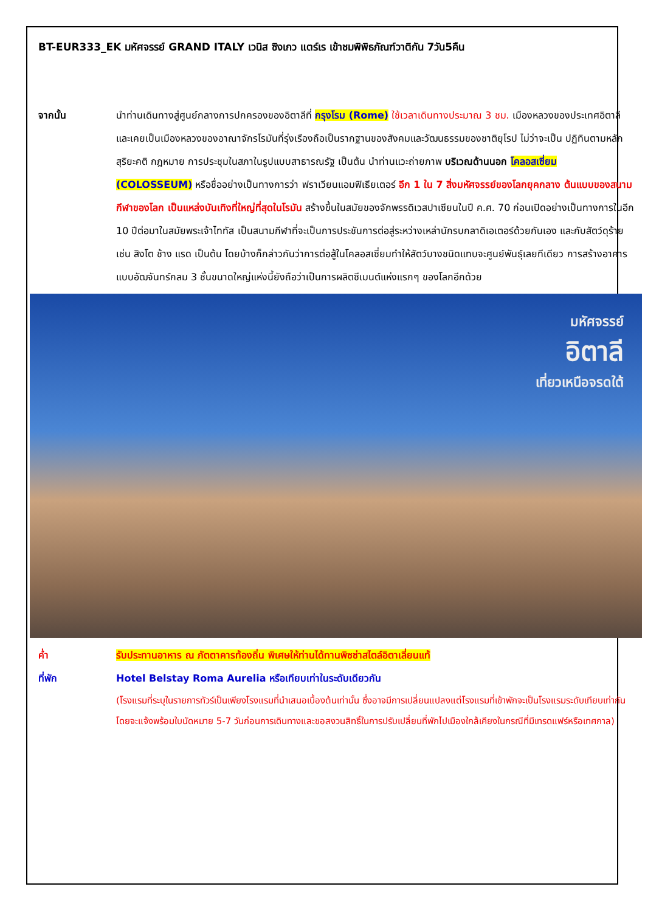BT-EUR333_EK มหัศจรรย์ GRAND ITALY เวนิส ซิงเกว แตร์เร เข้าชมพิพิธภัณฑ์วาติกัน 7วัน5คืน
จากนั้น นำท่านเดินทางสู่ศูนย์กลางการปกครองของอิตาลีที่ กรุงโรม (Rome) ใช้เวลาเดินทางประมาณ 3 ชม. เมืองหลวงของประเทศอิตาลี และเคยเป็นเมืองหลวงของอาณาจักรโรมันที่รุ่งเรืองถือเป็นรากฐานของสังคมและวัฒนธรรมของชาติยุโรป ไม่ว่าจะเป็น ปฏิทินตามหลักสุริยะคติ กฎหมาย การประชุมในสภาในรูปแบบสาธารณรัฐ เป็นต้น นำท่านแวะถ่ายภาพ บริเวณด้านนอก โคลอสเซี่ยม (COLOSSEUM) หรือชื่ออย่างเป็นทางการว่า ฟราเวียนแอมฟิเธียเตอร์ อีก 1 ใน 7 สิ่งมหัศจรรย์ของโลกยุคกลาง ต้นแบบของสนามกีฬาของโลก เป็นแหล่งบันเทิงที่ใหญ่ที่สุดในโรมัน สร้างขึ้นในสมัยของจักพรรดิเวสปาเซียนในปี ค.ศ. 70 ก่อนเปิดอย่างเป็นทางการในอีก 10 ปีต่อมาในสมัยพระเจ้าไททัส เป็นสนามกีฬาที่จะเป็นการประชันการต่อสู่ระหว่างเหล่านักรบกลาดิเอเตอร์ด้วยกันเอง และกับสัตว์ดุร้าย เช่น สิงโต ช้าง แรด เป็นต้น โดยบ้างก็กล่าวกันว่าการต่อสู้ในโคลอสเซี่ยมทำให้สัตว์บางชนิดแทบจะศูนย์พันธุ์เลยทีเดียว การสร้างอาคารแบบอัฒจันทร์กลม 3 ชั้นขนาดใหญ่แห่งนี้ยังถือว่าเป็นการผลิตซีเมนต์แห่งแรกๆ ของโลกอีกด้วย
มหัศจรรย์
อิตาลี
เที่ยวเหนือจรดใต้
ค่ำ รับประทานอาหาร ณ ภัตตาคารท้องถิ่น พิเศษให้ท่านได้ทานพิซซ่าสไตล์อิตาเลี่ยนแท้
ที่พัก Hotel Belstay Roma Aurelia หรือเทียบเท่าในระดับเดียวกัน
(โรงแรมที่ระบุในรายการทัวร์เป็นเพียงโรงแรมที่นำเสนอเบื้องต้นเท่านั้น ซึ่งอาจมีการเปลี่ยนแปลงแต่โรงแรมที่เข้าพักจะเป็นโรงแรมระดับเทียบเท่ากัน โดยจะแจ้งพร้อมใบนัดหมาย 5-7 วันก่อนการเดินทางและขอสงวนสิทธิ์ในการปรับเปลี่ยนที่พักไปเมืองใกล้เคียงในกรณีที่มีเทรดแฟร์หรือเทศกาล)